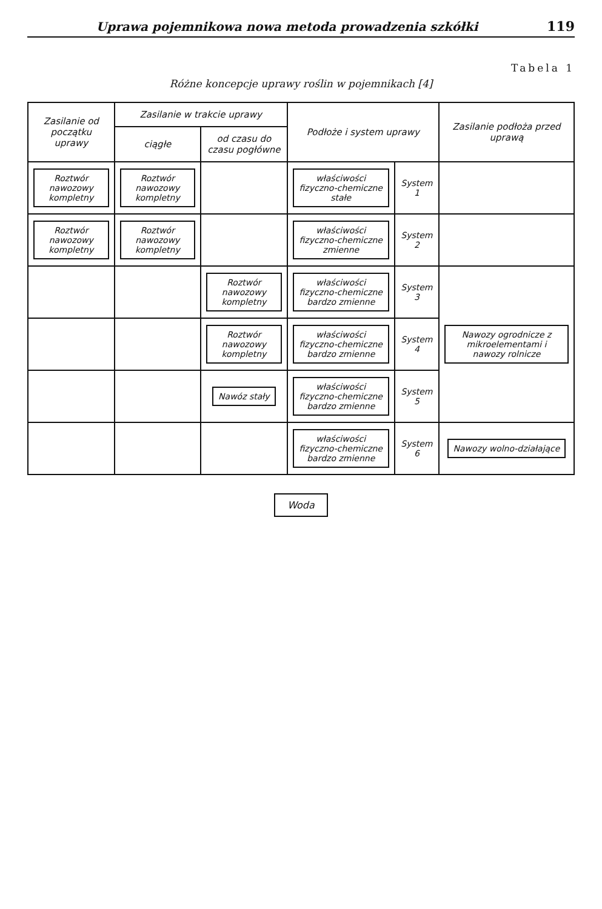Uprawa pojemnikowa nowa metoda prowadzenia szkółki 119
Tabela 1
Różne koncepcje uprawy roślin w pojemnikach [4]
| Zasilanie od początku uprawy | Zasilanie w trakcie uprawy | | Podłoże i system uprawy | | Zasilanie podłoża przed uprawą |
| --- | --- | --- | --- | --- | --- |
| | ciągłe | od czasu do czasu pogłówne | | | |
| Roztwór nawozowy kompletny | Roztwór nawozowy kompletny | | właściwości fizyczno-chemiczne stałe | System 1 | |
| Roztwór nawozowy kompletny | Roztwór nawozowy kompletny | | właściwości fizyczno-chemiczne zmienne | System 2 | |
| | | Roztwór nawozowy kompletny | właściwości fizyczno-chemiczne bardzo zmienne | System 3 | Nawozy ogrodnicze z mikroelementami i nawozy rolnicze |
| | | Roztwór nawozowy kompletny | właściwości fizyczno-chemiczne bardzo zmienne | System 4 | |
| | | Nawóz stały | właściwości fizyczno-chemiczne bardzo zmienne | System 5 | |
| | | | właściwości fizyczno-chemiczne bardzo zmienne | System 6 | Nawozy wolno-działające |
Woda